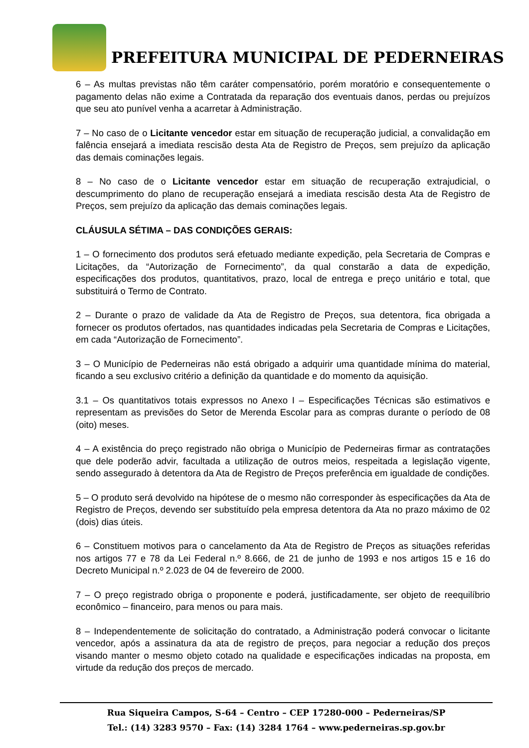PREFEITURA MUNICIPAL DE PEDERNEIRAS
6 – As multas previstas não têm caráter compensatório, porém moratório e consequentemente o pagamento delas não exime a Contratada da reparação dos eventuais danos, perdas ou prejuízos que seu ato punível venha a acarretar à Administração.
7 – No caso de o Licitante vencedor estar em situação de recuperação judicial, a convalidação em falência ensejará a imediata rescisão desta Ata de Registro de Preços, sem prejuízo da aplicação das demais cominações legais.
8 – No caso de o Licitante vencedor estar em situação de recuperação extrajudicial, o descumprimento do plano de recuperação ensejará a imediata rescisão desta Ata de Registro de Preços, sem prejuízo da aplicação das demais cominações legais.
CLÁUSULA SÉTIMA – DAS CONDIÇÕES GERAIS:
1 – O fornecimento dos produtos será efetuado mediante expedição, pela Secretaria de Compras e Licitações, da “Autorização de Fornecimento”, da qual constarão a data de expedição, especificações dos produtos, quantitativos, prazo, local de entrega e preço unitário e total, que substituirá o Termo de Contrato.
2 – Durante o prazo de validade da Ata de Registro de Preços, sua detentora, fica obrigada a fornecer os produtos ofertados, nas quantidades indicadas pela Secretaria de Compras e Licitações, em cada “Autorização de Fornecimento”.
3 – O Município de Pederneiras não está obrigado a adquirir uma quantidade mínima do material, ficando a seu exclusivo critério a definição da quantidade e do momento da aquisição.
3.1 – Os quantitativos totais expressos no Anexo I – Especificações Técnicas são estimativos e representam as previsões do Setor de Merenda Escolar para as compras durante o período de 08 (oito) meses.
4 – A existência do preço registrado não obriga o Município de Pederneiras firmar as contratações que dele poderão advir, facultada a utilização de outros meios, respeitada a legislação vigente, sendo assegurado à detentora da Ata de Registro de Preços preferência em igualdade de condições.
5 – O produto será devolvido na hipótese de o mesmo não corresponder às especificações da Ata de Registro de Preços, devendo ser substituído pela empresa detentora da Ata no prazo máximo de 02 (dois) dias úteis.
6 – Constituem motivos para o cancelamento da Ata de Registro de Preços as situações referidas nos artigos 77 e 78 da Lei Federal n.º 8.666, de 21 de junho de 1993 e nos artigos 15 e 16 do Decreto Municipal n.º 2.023 de 04 de fevereiro de 2000.
7 – O preço registrado obriga o proponente e poderá, justificadamente, ser objeto de reequilíbrio econômico – financeiro, para menos ou para mais.
8 – Independentemente de solicitação do contratado, a Administração poderá convocar o licitante vencedor, após a assinatura da ata de registro de preços, para negociar a redução dos preços visando manter o mesmo objeto cotado na qualidade e especificações indicadas na proposta, em virtude da redução dos preços de mercado.
Rua Siqueira Campos, S-64 – Centro – CEP 17280-000 – Pederneiras/SP
Tel.: (14) 3283 9570 – Fax: (14) 3284 1764 – www.pederneiras.sp.gov.br